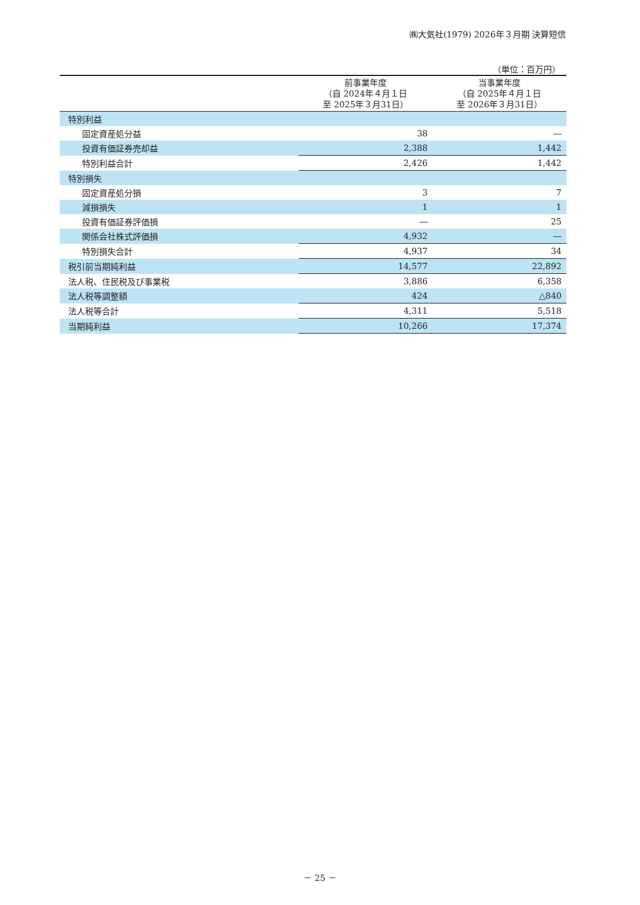㈱大気社(1979) 2026年３月期 決算短信
（単位：百万円）
| | 前事業年度 （自 2024年４月１日 至 2025年３月31日） | 当事業年度 （自 2025年４月１日 至 2026年３月31日） |
| --- | --- | --- |
| 特別利益 | | |
| 固定資産処分益 | 38 | ― |
| 投資有価証券売却益 | 2,388 | 1,442 |
| 特別利益合計 | 2,426 | 1,442 |
| 特別損失 | | |
| 固定資産処分損 | 3 | 7 |
| 減損損失 | 1 | 1 |
| 投資有価証券評価損 | ― | 25 |
| 関係会社株式評価損 | 4,932 | ― |
| 特別損失合計 | 4,937 | 34 |
| 税引前当期純利益 | 14,577 | 22,892 |
| 法人税、住民税及び事業税 | 3,886 | 6,358 |
| 法人税等調整額 | 424 | △840 |
| 法人税等合計 | 4,311 | 5,518 |
| 当期純利益 | 10,266 | 17,374 |
－ 25 －